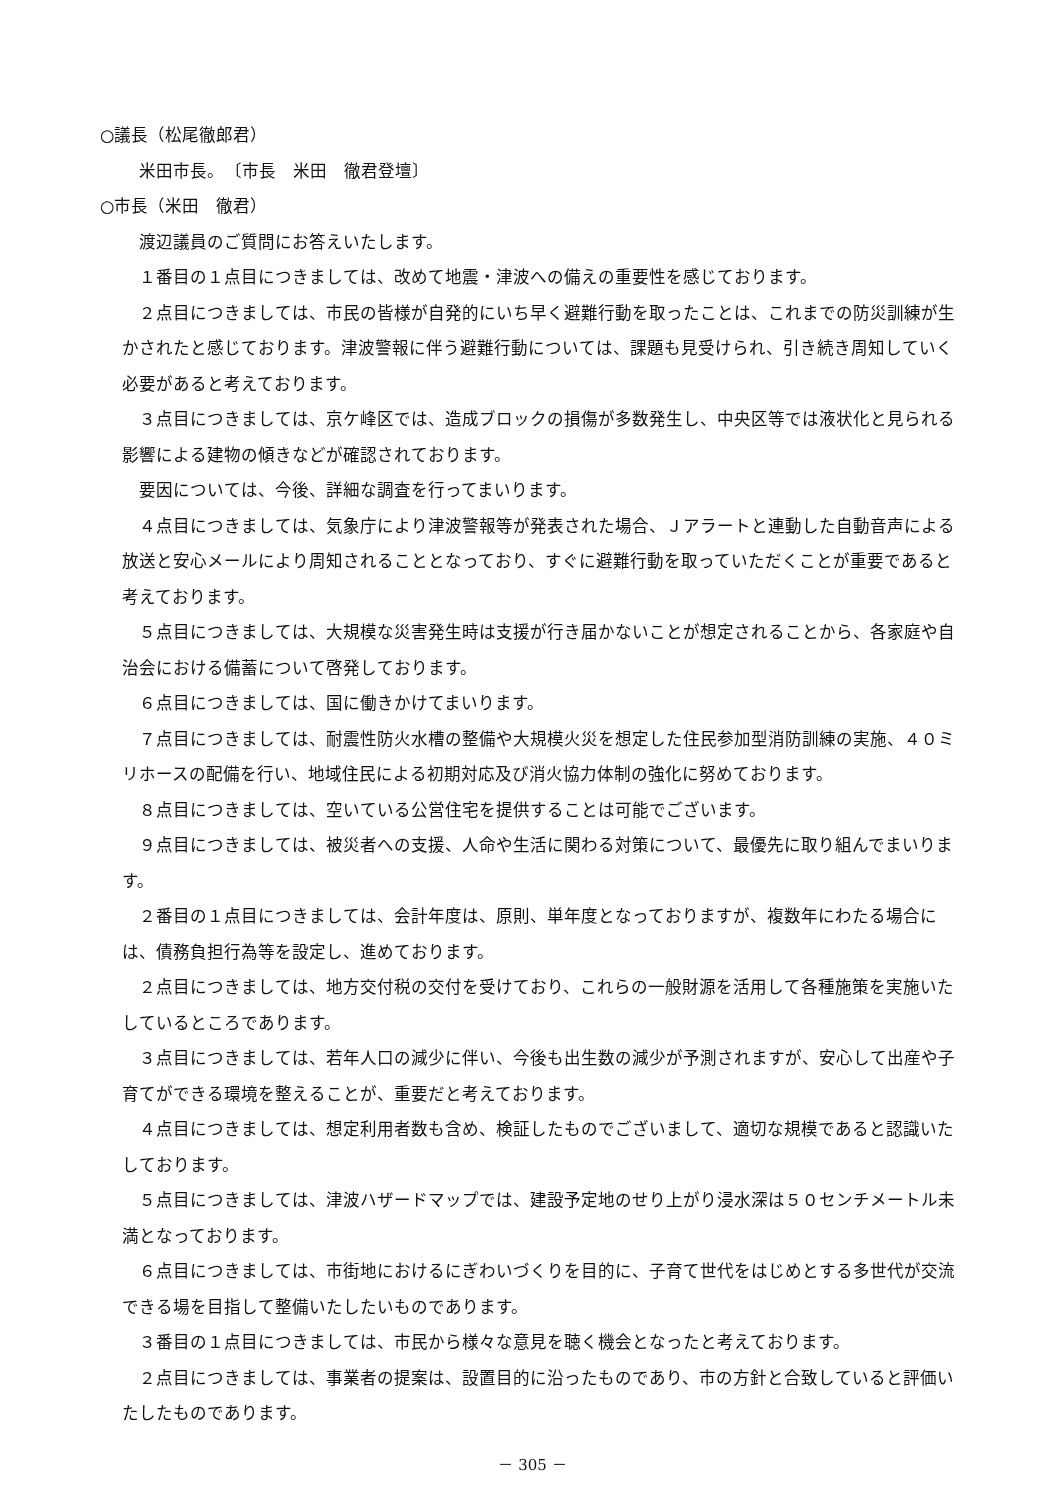○議長（松尾徹郎君）
　米田市長。　〔市長　米田　徹君登壇〕
○市長（米田　徹君）
　渡辺議員のご質問にお答えいたします。
　１番目の１点目につきましては、改めて地震・津波への備えの重要性を感じております。
　２点目につきましては、市民の皆様が自発的にいち早く避難行動を取ったことは、これまでの防災訓練が生かされたと感じております。津波警報に伴う避難行動については、課題も見受けられ、引き続き周知していく必要があると考えております。
　３点目につきましては、京ケ峰区では、造成ブロックの損傷が多数発生し、中央区等では液状化と見られる影響による建物の傾きなどが確認されております。
　要因については、今後、詳細な調査を行ってまいります。
　４点目につきましては、気象庁により津波警報等が発表された場合、Ｊアラートと連動した自動音声による放送と安心メールにより周知されることとなっており、すぐに避難行動を取っていただくことが重要であると考えております。
　５点目につきましては、大規模な災害発生時は支援が行き届かないことが想定されることから、各家庭や自治会における備蓄について啓発しております。
　６点目につきましては、国に働きかけてまいります。
　７点目につきましては、耐震性防火水槽の整備や大規模火災を想定した住民参加型消防訓練の実施、４０ミリホースの配備を行い、地域住民による初期対応及び消火協力体制の強化に努めております。
　８点目につきましては、空いている公営住宅を提供することは可能でございます。
　９点目につきましては、被災者への支援、人命や生活に関わる対策について、最優先に取り組んでまいります。
　２番目の１点目につきましては、会計年度は、原則、単年度となっておりますが、複数年にわたる場合には、債務負担行為等を設定し、進めております。
　２点目につきましては、地方交付税の交付を受けており、これらの一般財源を活用して各種施策を実施いたしているところであります。
　３点目につきましては、若年人口の減少に伴い、今後も出生数の減少が予測されますが、安心して出産や子育てができる環境を整えることが、重要だと考えております。
　４点目につきましては、想定利用者数も含め、検証したものでございまして、適切な規模であると認識いたしております。
　５点目につきましては、津波ハザードマップでは、建設予定地のせり上がり浸水深は５０センチメートル未満となっております。
　６点目につきましては、市街地におけるにぎわいづくりを目的に、子育て世代をはじめとする多世代が交流できる場を目指して整備いたしたいものであります。
　３番目の１点目につきましては、市民から様々な意見を聴く機会となったと考えております。
　２点目につきましては、事業者の提案は、設置目的に沿ったものであり、市の方針と合致していると評価いたしたものであります。
－ 305 －